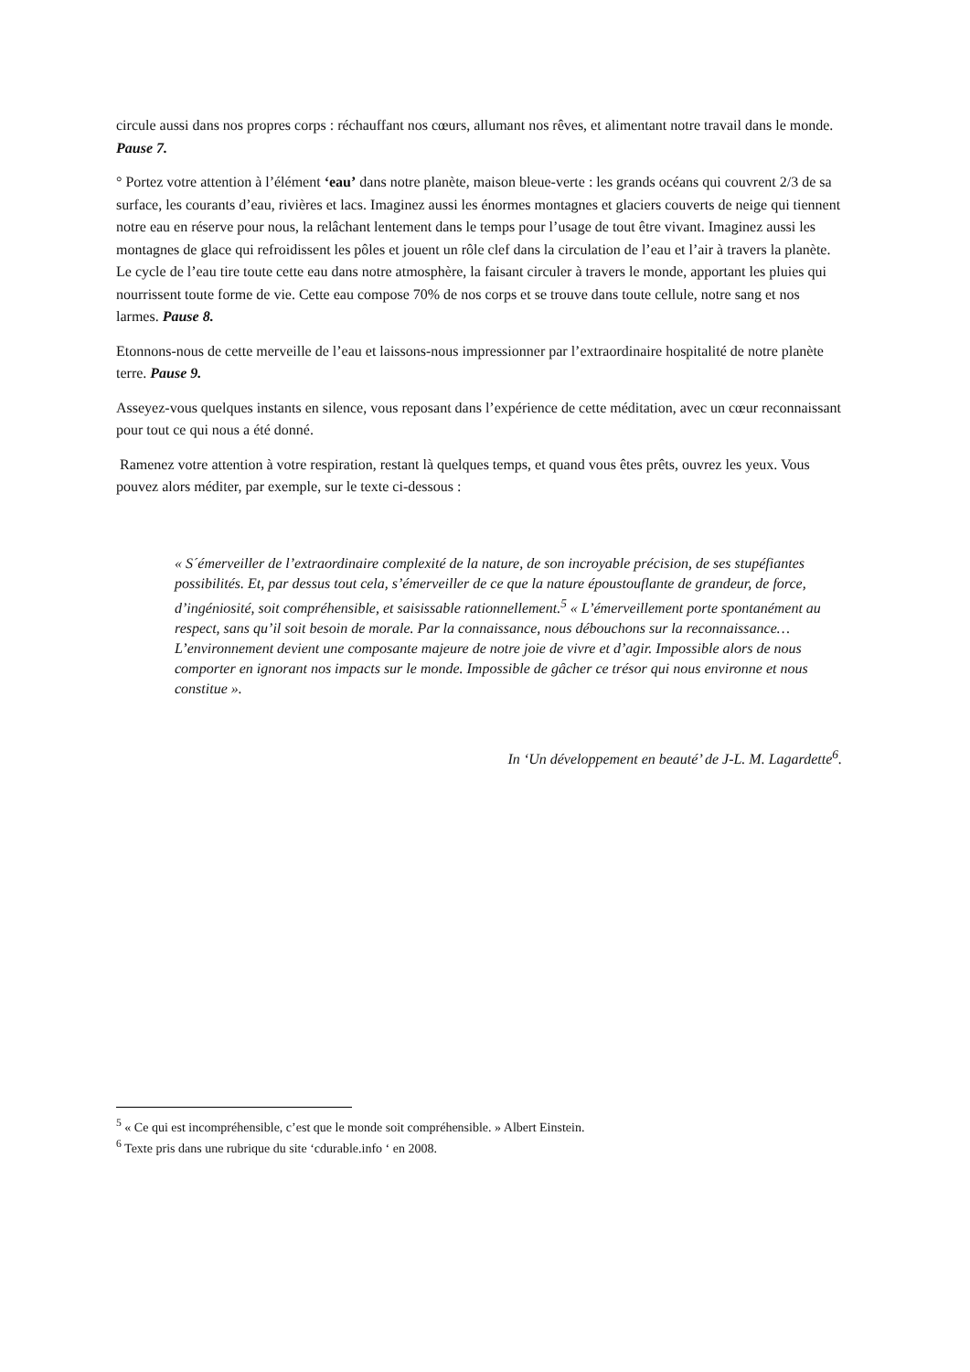circule aussi dans nos propres corps : réchauffant nos cœurs, allumant nos rêves, et alimentant notre travail dans le monde. Pause 7.
° Portez votre attention à l’élément ‘eau’ dans notre planète, maison bleue-verte : les grands océans qui couvrent 2/3 de sa surface, les courants d’eau, rivières et lacs. Imaginez aussi les énormes montagnes et glaciers couverts de neige qui tiennent notre eau en réserve pour nous, la relâchant lentement dans le temps pour l’usage de tout être vivant. Imaginez aussi les montagnes de glace qui refroidissent les pôles et jouent un rôle clef dans la circulation de l’eau et l’air à travers la planète. Le cycle de l’eau tire toute cette eau dans notre atmosphère, la faisant circuler à travers le monde, apportant les pluies qui nourrissent toute forme de vie. Cette eau compose 70% de nos corps et se trouve dans toute cellule, notre sang et nos larmes. Pause 8.
Etonnons-nous de cette merveille de l’eau et laissons-nous impressionner par l’extraordinaire hospitalité de notre planète terre. Pause 9.
Asseyez-vous quelques instants en silence, vous reposant dans l’expérience de cette méditation, avec un cœur reconnaissant pour tout ce qui nous a été donné.
Ramenez votre attention à votre respiration, restant là quelques temps, et quand vous êtes prêts, ouvrez les yeux. Vous pouvez alors méditer, par exemple, sur le texte ci-dessous :
« S´émerveiller de l’extraordinaire complexité de la nature, de son incroyable précision, de ses stupéfiantes possibilités. Et, par dessus tout cela, s’émerveiller de ce que la nature époustouflante de grandeur, de force, d’ingéniosité, soit compréhensible, et saisissable rationnellement.<sup>5</sup> « L’émerveillement porte spontanément au respect, sans qu’il soit besoin de morale. Par la connaissance, nous débouchons sur la reconnaissance… L’environnement devient une composante majeure de notre joie de vivre et d’agir. Impossible alors de nous comporter en ignorant nos impacts sur le monde. Impossible de gâcher ce trésor qui nous environne et nous constitue ».
In ‘Un développement en beauté’ de J-L. M. Lagardette<sup>6</sup>.
<sup>5</sup> « Ce qui est incompréhensible, c’est que le monde soit compréhensible. » Albert Einstein.
<sup>6</sup> Texte pris dans une rubrique du site ‘cdurable.info ‘ en 2008.